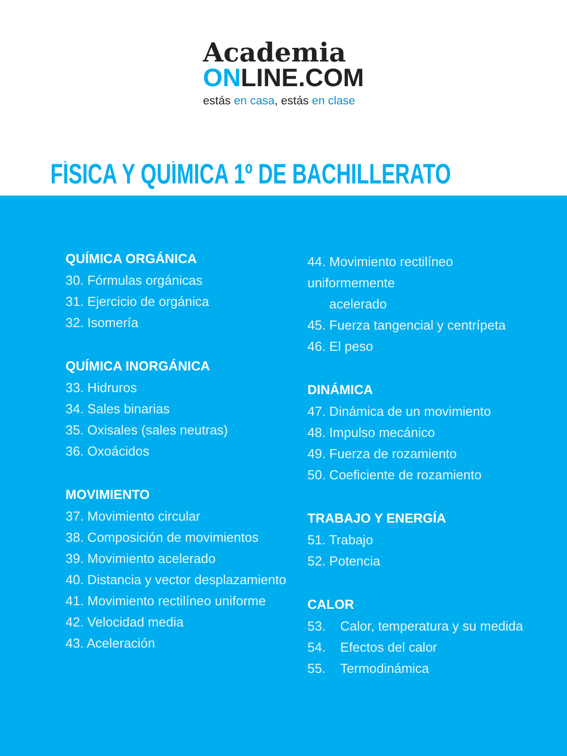Academia
ONLINE.COM
estás en casa, estás en clase
FÍSICA Y QUÍMICA 1º DE BACHILLERATO
QUÍMICA ORGÁNICA
30. Fórmulas orgánicas
31. Ejercicio de orgánica
32. Isomería
QUÍMICA INORGÁNICA
33. Hidruros
34. Sales binarias
35. Oxisales (sales neutras)
36. Oxoácidos
MOVIMIENTO
37. Movimiento circular
38. Composición de movimientos
39. Movimiento acelerado
40. Distancia y vector desplazamiento
41. Movimiento rectilíneo uniforme
42. Velocidad media
43. Aceleración
44. Movimiento rectilíneo uniformemente
acelerado
45. Fuerza tangencial y centrípeta
46. El peso
DINÁMICA
47. Dinámica de un movimiento
48. Impulso mecánico
49. Fuerza de rozamiento
50. Coeficiente de rozamiento
TRABAJO Y ENERGÍA
51. Trabajo
52. Potencia
CALOR
53. Calor, temperatura y su medida
54. Efectos del calor
55. Termodinámica